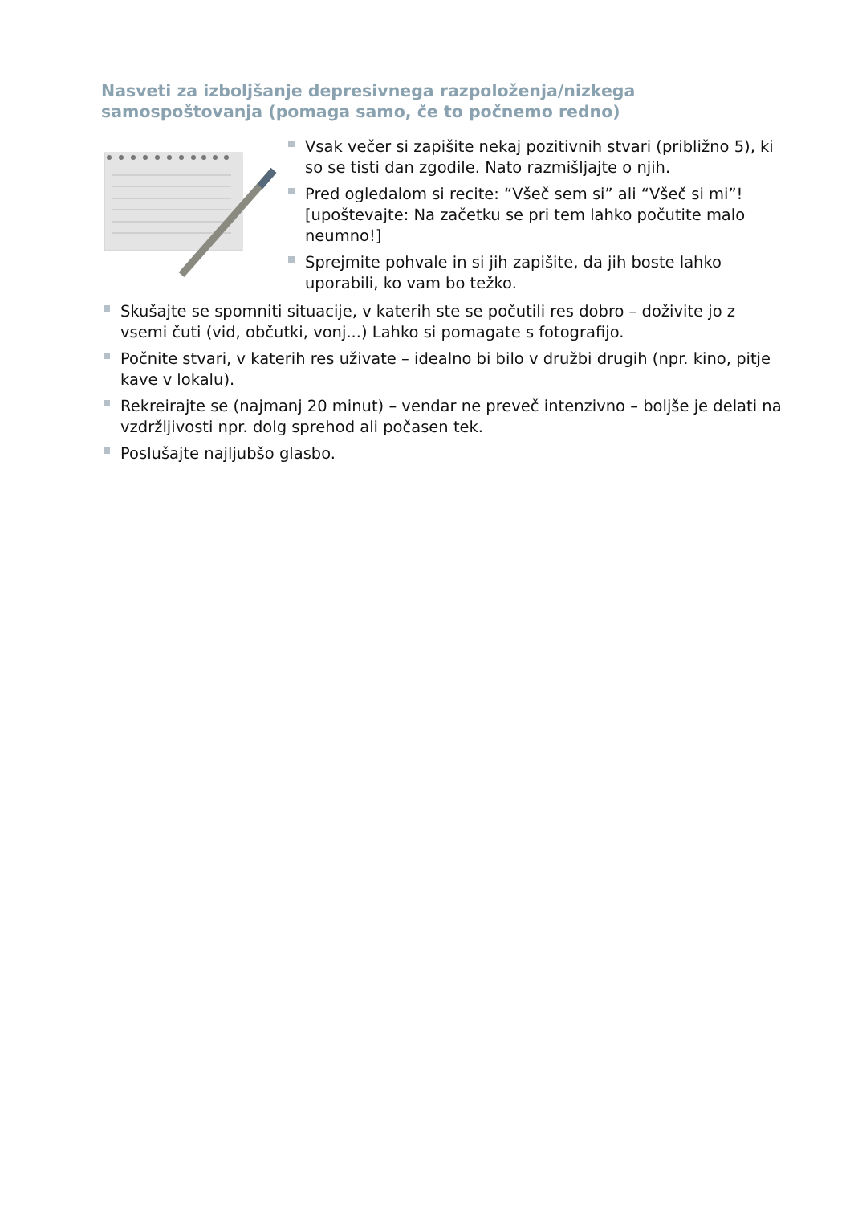Nasveti za izboljšanje depresivnega razpoloženja/nizkega samospoštovanja (pomaga samo, če to počnemo redno)
Vsak večer si zapišite nekaj pozitivnih stvari (približno 5), ki so se tisti dan zgodile. Nato razmišljajte o njih.
Pred ogledalom si recite: “Všeč sem si” ali “Všeč si mi”! [upoštevajte: Na začetku se pri tem lahko počutite malo neumno!]
Sprejmite pohvale in si jih zapišite, da jih boste lahko uporabili, ko vam bo težko.
Skušajte se spomniti situacije, v katerih ste se počutili res dobro – doživite jo z vsemi čuti (vid, občutki, vonj...) Lahko si pomagate s fotografijo.
Počnite stvari, v katerih res uživate – idealno bi bilo v družbi drugih (npr. kino, pitje kave v lokalu).
Rekreirajte se (najmanj 20 minut) – vendar ne preveč intenzivno – boljše je delati na vzdržljivosti npr. dolg sprehod ali počasen tek.
Poslušajte najljubšo glasbo.